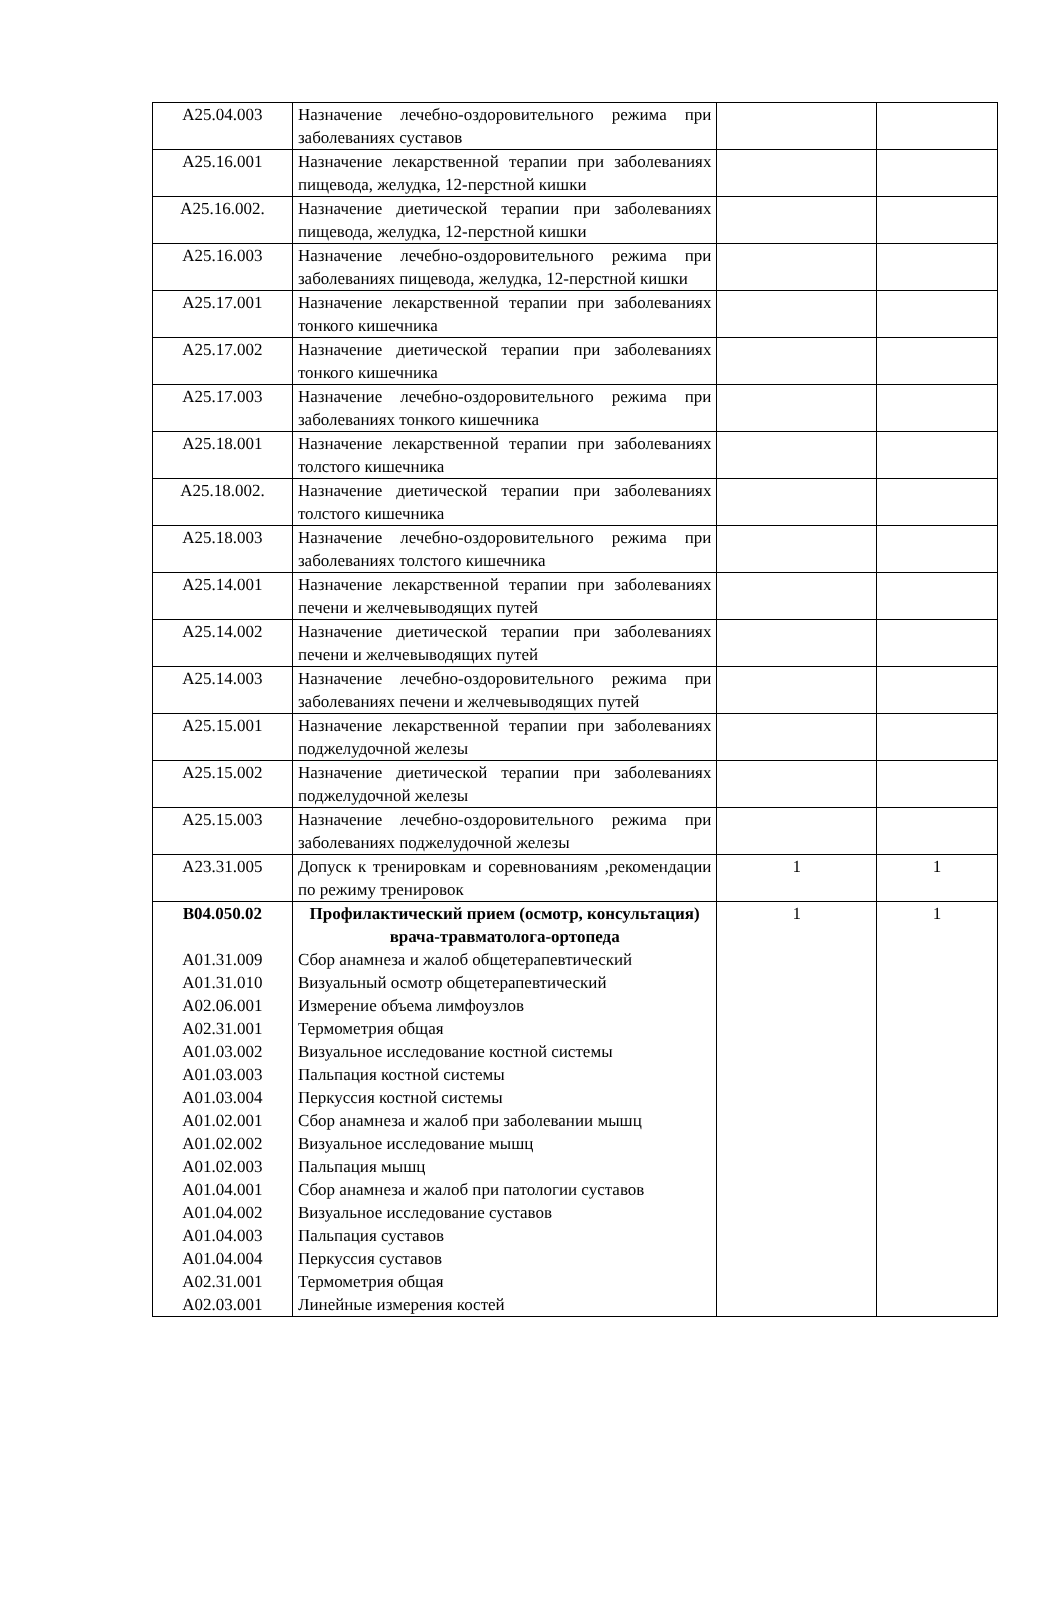| A25.04.003 | Назначение лечебно-оздоровительного режима при заболеваниях суставов | | |
| A25.16.001 | Назначение лекарственной терапии при заболеваниях пищевода, желудка, 12-перстной кишки | | |
| A25.16.002. | Назначение диетической терапии при заболеваниях пищевода, желудка, 12-перстной кишки | | |
| A25.16.003 | Назначение лечебно-оздоровительного режима при заболеваниях пищевода, желудка, 12-перстной кишки | | |
| A25.17.001 | Назначение лекарственной терапии при заболеваниях тонкого кишечника | | |
| A25.17.002 | Назначение диетической терапии при заболеваниях тонкого кишечника | | |
| A25.17.003 | Назначение лечебно-оздоровительного режима при заболеваниях тонкого кишечника | | |
| A25.18.001 | Назначение лекарственной терапии при заболеваниях толстого кишечника | | |
| A25.18.002. | Назначение диетической терапии при заболеваниях толстого кишечника | | |
| A25.18.003 | Назначение лечебно-оздоровительного режима при заболеваниях толстого кишечника | | |
| A25.14.001 | Назначение лекарственной терапии при заболеваниях печени и желчевыводящих путей | | |
| A25.14.002 | Назначение диетической терапии при заболеваниях печени и желчевыводящих путей | | |
| A25.14.003 | Назначение лечебно-оздоровительного режима при заболеваниях печени и желчевыводящих путей | | |
| A25.15.001 | Назначение лекарственной терапии при заболеваниях поджелудочной железы | | |
| A25.15.002 | Назначение диетической терапии при заболеваниях поджелудочной железы | | |
| A25.15.003 | Назначение лечебно-оздоровительного режима при заболеваниях поджелудочной железы | | |
| A23.31.005 | Допуск к тренировкам и соревнованиям ,рекомендации по режиму тренировок | 1 | 1 |
| B04.050.02 A01.31.009 A01.31.010 A02.06.001 A02.31.001 A01.03.002 A01.03.003 A01.03.004 A01.02.001 A01.02.002 A01.02.003 A01.04.001 A01.04.002 A01.04.003 A01.04.004 A02.31.001 A02.03.001 | Профилактический прием (осмотр, консультация) врача-травматолога-ортопеда Сбор анамнеза и жалоб общетерапевтический Визуальный осмотр общетерапевтический Измерение объема лимфоузлов Термометрия общая Визуальное исследование костной системы Пальпация костной системы Перкуссия костной системы Сбор анамнеза и жалоб при заболевании мышц Визуальное исследование мышц Пальпация мышц Сбор анамнеза и жалоб при патологии суставов Визуальное исследование суставов Пальпация суставов Перкуссия суставов Термометрия общая Линейные измерения костей | 1 | 1 |